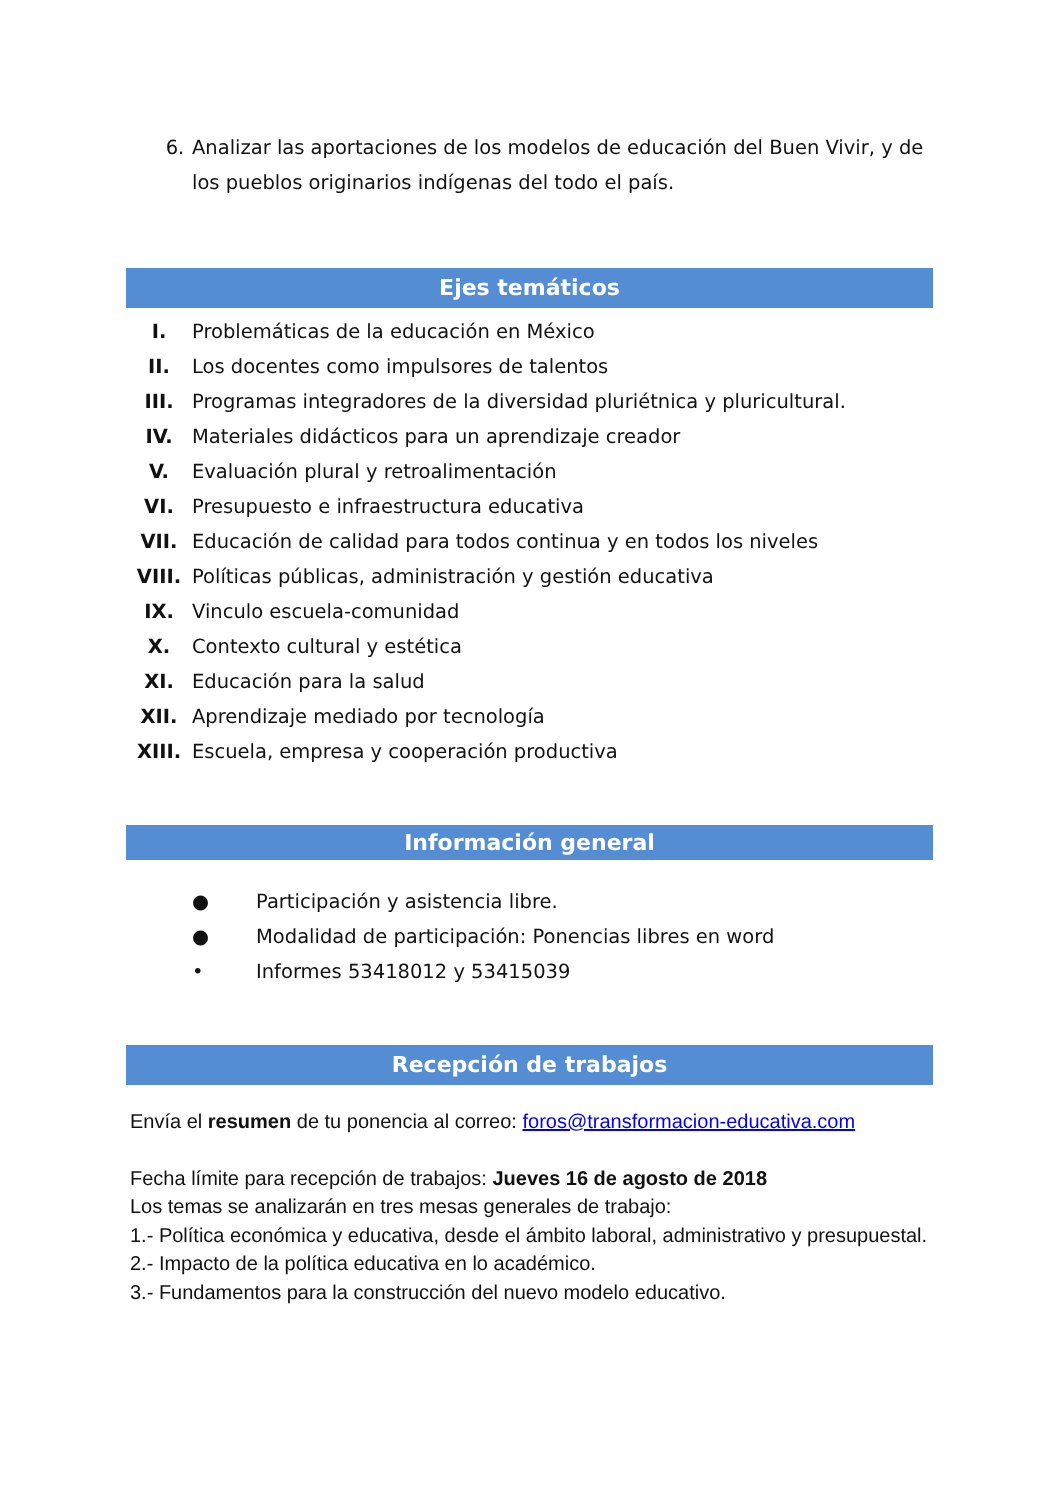6. Analizar las aportaciones de los modelos de educación del Buen Vivir, y de los pueblos originarios indígenas del todo el país.
Ejes temáticos
I. Problemáticas de la educación en México
II. Los docentes como impulsores de talentos
III. Programas integradores de la diversidad pluriétnica y pluricultural.
IV. Materiales didácticos para un aprendizaje creador
V. Evaluación plural y retroalimentación
VI. Presupuesto e infraestructura educativa
VII. Educación de calidad para todos continua y en todos los niveles
VIII. Políticas públicas, administración y gestión educativa
IX. Vinculo escuela-comunidad
X. Contexto cultural y estética
XI. Educación para la salud
XII. Aprendizaje mediado por tecnología
XIII. Escuela, empresa y cooperación productiva
Información general
● Participación y asistencia libre.
● Modalidad de participación: Ponencias libres en word
• Informes 53418012 y 53415039
Recepción de trabajos
Envía el resumen de tu ponencia al correo: foros@transformacion-educativa.com
Fecha límite para recepción de trabajos: Jueves 16 de agosto de 2018
Los temas se analizarán en tres mesas generales de trabajo:
1.- Política económica y educativa, desde el ámbito laboral, administrativo y presupuestal.
2.- Impacto de la política educativa en lo académico.
3.- Fundamentos para la construcción del nuevo modelo educativo.